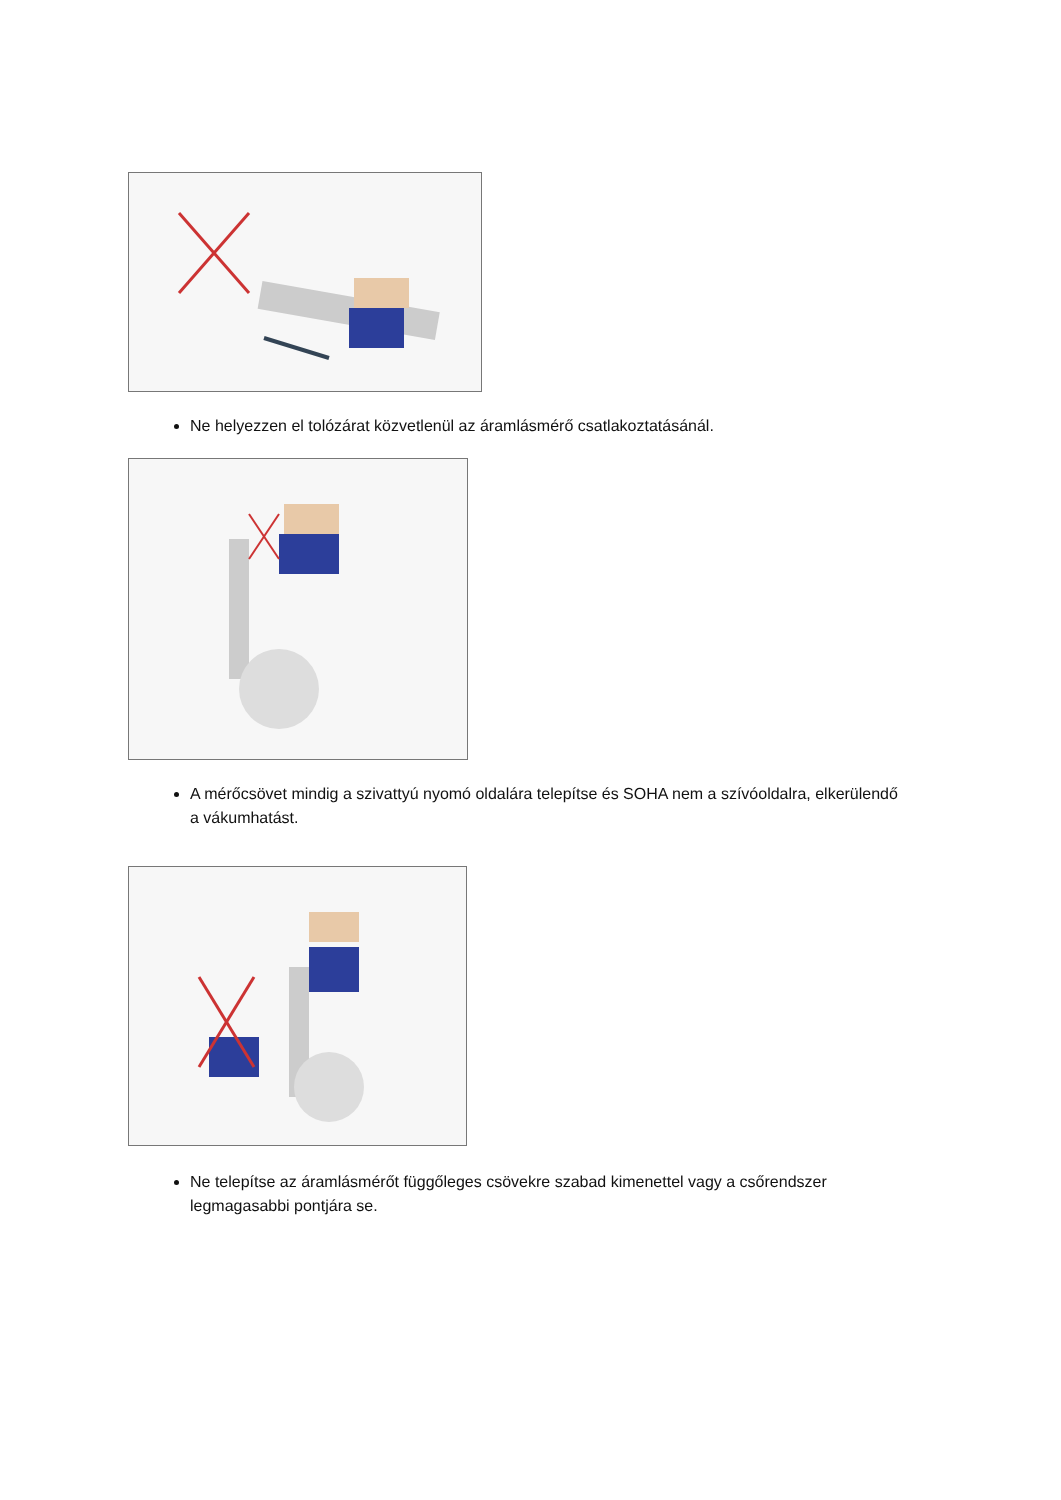Ne helyezzen el tolózárat közvetlenül az áramlásmérő csatlakoztatásánál.
A mérőcsövet mindig a szivattyú nyomó oldalára telepítse és SOHA nem a szívóoldalra, elkerülendő a vákumhatást.
Ne telepítse az áramlásmérőt függőleges csövekre szabad kimenettel vagy a csőrendszer legmagasabbi pontjára se.